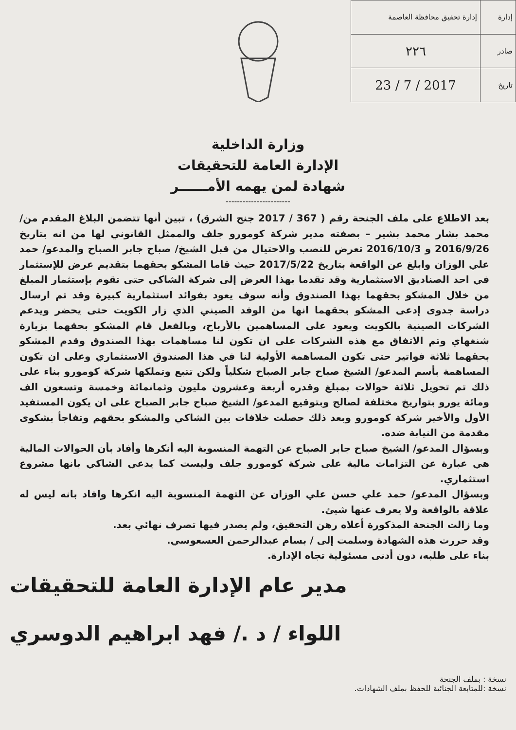| إدارة | إدارة تحقيق محافظة العاصمة |
| صادر | ٢٢٦ |
| تاريخ | 2017 / 7 / 23 |
وزارة الداخلية
الإدارة العامة للتحقيقات
شهادة لمن يهمه الأمــــــر
-----------------------
بعد الاطلاع على ملف الجنحة رقم ( 367 / 2017 جنح الشرق) ، تبين أنها تتضمن البلاغ المقدم من/ محمد بشار محمد بشير – بصفته مدير شركة كومورو جلف والممثل القانوني لها من انه بتاريخ 2016/9/26 و 2016/10/3 تعرض للنصب والاحتيال من قبل الشيخ/ صباح جابر الصباح والمدعو/ حمد علي الوزان وابلغ عن الواقعة بتاريخ 2017/5/22 حيث قاما المشكو بحقهما بتقديم عرض للإستثمار في احد الصناديق الاستثمارية وقد تقدما بهذا العرض إلى شركة الشاكي حتى تقوم بإستثمار المبلغ من خلال المشكو بحقهما بهذا الصندوق وأنه سوف يعود بفوائد استثمارية كبيرة وقد تم ارسال دراسة جدوى إدعى المشكو بحقهما انها من الوفد الصيني الذي زار الكويت حتى يحضر ويدعم الشركات الصينية بالكويت ويعود على المساهمين بالأرباح، وبالفعل قام المشكو بحقهما بزيارة شنغهاي وتم الاتفاق مع هذه الشركات على ان تكون لنا مساهمات بهذا الصندوق وقدم المشكو بحقهما ثلاثة فواتير حتى تكون المساهمة الأولية لنا في هذا الصندوق الاستثماري وعلى ان تكون المساهمة بأسم المدعو/ الشيخ صباح جابر الصباح شكلياً ولكن تتبع وتملكها شركة كومورو بناء على ذلك تم تحويل ثلاثة حوالات بمبلغ وقدره أربعة وعشرون مليون وثمانمائة وخمسة وتسعون الف ومائة يورو بتواريخ مختلفة لصالح وبتوقيع المدعو/ الشيخ صباح جابر الصباح على ان يكون المستفيد الأول والأخير شركة كومورو وبعد ذلك حصلت خلافات بين الشاكي والمشكو بحقهم وتفاجأ بشكوى مقدمة من النيابة ضده.
وبسؤال المدعو/ الشيخ صباح جابر الصباح عن التهمة المنسوبة اليه أنكرها وأفاد بأن الحوالات المالية هي عبارة عن التزامات مالية على شركة كومورو جلف وليست كما يدعي الشاكي بانها مشروع استثماري.
وبسؤال المدعو/ حمد علي حسن علي الوزان عن التهمة المنسوبة اليه انكرها وافاد بانه ليس له علاقة بالواقعة ولا يعرف عنها شيئ.
وما زالت الجنحة المذكورة أعلاه رهن التحقيق، ولم يصدر فيها تصرف نهائي بعد.
وقد حررت هذه الشهادة وسلمت إلى / بسام عبدالرحمن العسعوسي.
بناء على طلبه، دون أدنى مسئولية تجاه الإدارة.
مدير عام الإدارة العامة للتحقيقات
اللواء / د ./ فهد ابراهيم الدوسري
نسخة : بملف الجنحة
نسخة :للمتابعة الجنائية للحفظ بملف الشهادات.